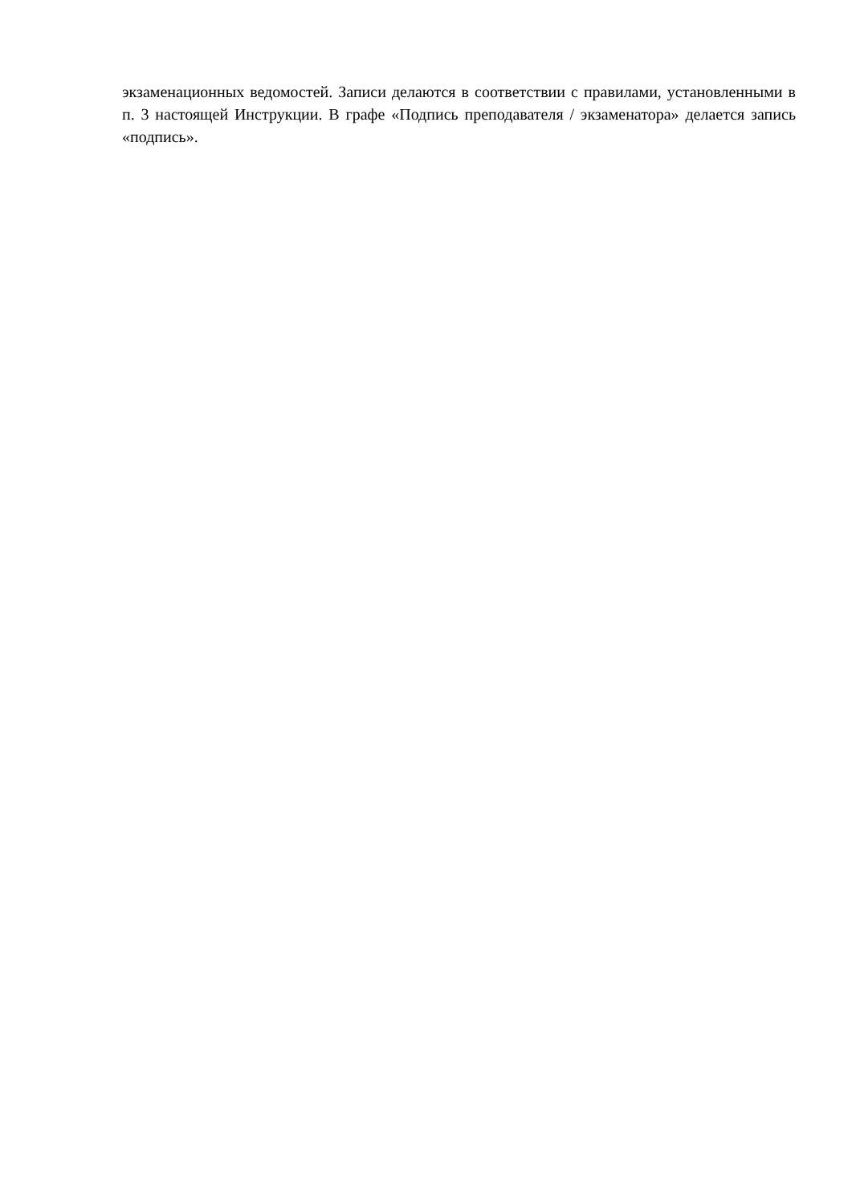экзаменационных ведомостей. Записи делаются в соответствии с правилами, установленными в п. 3 настоящей Инструкции. В графе «Подпись преподавателя / экзаменатора» делается запись «подпись».